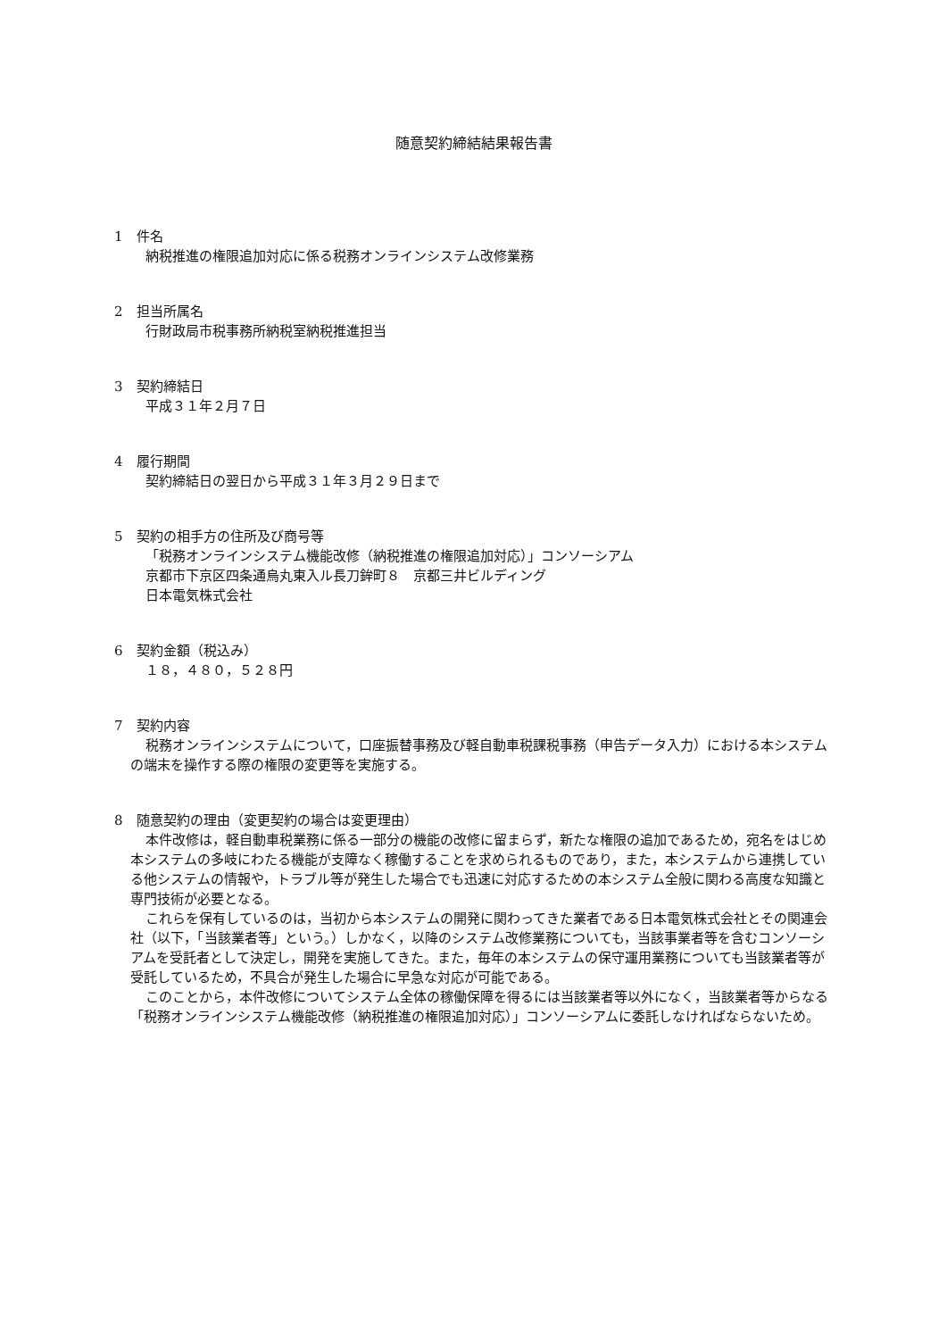随意契約締結結果報告書
1　件名
納税推進の権限追加対応に係る税務オンラインシステム改修業務
2　担当所属名
行財政局市税事務所納税室納税推進担当
3　契約締結日
平成３１年２月７日
4　履行期間
契約締結日の翌日から平成３１年３月２９日まで
5　契約の相手方の住所及び商号等
「税務オンラインシステム機能改修（納税推進の権限追加対応）」コンソーシアム
京都市下京区四条通烏丸東入ル長刀鉾町８　京都三井ビルディング
日本電気株式会社
6　契約金額（税込み）
１８，４８０，５２８円
7　契約内容
税務オンラインシステムについて，口座振替事務及び軽自動車税課税事務（申告データ入力）における本システムの端末を操作する際の権限の変更等を実施する。
8　随意契約の理由（変更契約の場合は変更理由）
本件改修は，軽自動車税業務に係る一部分の機能の改修に留まらず，新たな権限の追加であるため，宛名をはじめ本システムの多岐にわたる機能が支障なく稼働することを求められるものであり，また，本システムから連携している他システムの情報や，トラブル等が発生した場合でも迅速に対応するための本システム全般に関わる高度な知識と専門技術が必要となる。
これらを保有しているのは，当初から本システムの開発に関わってきた業者である日本電気株式会社とその関連会社（以下，「当該業者等」という。）しかなく，以降のシステム改修業務についても，当該事業者等を含むコンソーシアムを受託者として決定し，開発を実施してきた。また，毎年の本システムの保守運用業務についても当該業者等が受託しているため，不具合が発生した場合に早急な対応が可能である。
このことから，本件改修についてシステム全体の稼働保障を得るには当該業者等以外になく，当該業者等からなる「税務オンラインシステム機能改修（納税推進の権限追加対応）」コンソーシアムに委託しなければならないため。